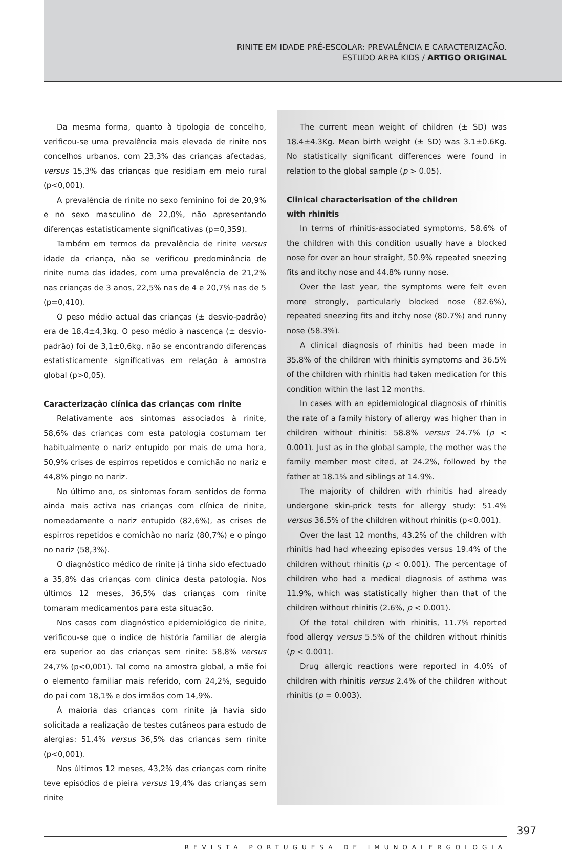RINITE EM IDADE PRÉ-ESCOLAR: PREVALÊNCIA E CARACTERIZAÇÃO.
ESTUDO ARPA KIDS / ARTIGO ORIGINAL
Da mesma forma, quanto à tipologia de concelho, verificou-se uma prevalência mais elevada de rinite nos concelhos urbanos, com 23,3% das crianças afectadas, versus 15,3% das crianças que residiam em meio rural (p<0,001).
A prevalência de rinite no sexo feminino foi de 20,9% e no sexo masculino de 22,0%, não apresentando diferenças estatisticamente significativas (p=0,359).
Também em termos da prevalência de rinite versus idade da criança, não se verificou predominância de rinite numa das idades, com uma prevalência de 21,2% nas crianças de 3 anos, 22,5% nas de 4 e 20,7% nas de 5 (p=0,410).
O peso médio actual das crianças (± desvio-padrão) era de 18,4±4,3kg. O peso médio à nascença (± desvio-padrão) foi de 3,1±0,6kg, não se encontrando diferenças estatisticamente significativas em relação à amostra global (p>0,05).
Caracterização clínica das crianças com rinite
Relativamente aos sintomas associados à rinite, 58,6% das crianças com esta patologia costumam ter habitualmente o nariz entupido por mais de uma hora, 50,9% crises de espirros repetidos e comichão no nariz e 44,8% pingo no nariz.
No último ano, os sintomas foram sentidos de forma ainda mais activa nas crianças com clínica de rinite, nomeadamente o nariz entupido (82,6%), as crises de espirros repetidos e comichão no nariz (80,7%) e o pingo no nariz (58,3%).
O diagnóstico médico de rinite já tinha sido efectuado a 35,8% das crianças com clínica desta patologia. Nos últimos 12 meses, 36,5% das crianças com rinite tomaram medicamentos para esta situação.
Nos casos com diagnóstico epidemiológico de rinite, verificou-se que o índice de história familiar de alergia era superior ao das crianças sem rinite: 58,8% versus 24,7% (p<0,001). Tal como na amostra global, a mãe foi o elemento familiar mais referido, com 24,2%, seguido do pai com 18,1% e dos irmãos com 14,9%.
À maioria das crianças com rinite já havia sido solicitada a realização de testes cutâneos para estudo de alergias: 51,4% versus 36,5% das crianças sem rinite (p<0,001).
Nos últimos 12 meses, 43,2% das crianças com rinite teve episódios de pieira versus 19,4% das crianças sem rinite
The current mean weight of children (± SD) was 18.4±4.3Kg. Mean birth weight (± SD) was 3.1±0.6Kg. No statistically significant differences were found in relation to the global sample (p > 0.05).
Clinical characterisation of the children
with rhinitis
In terms of rhinitis-associated symptoms, 58.6% of the children with this condition usually have a blocked nose for over an hour straight, 50.9% repeated sneezing fits and itchy nose and 44.8% runny nose.
Over the last year, the symptoms were felt even more strongly, particularly blocked nose (82.6%), repeated sneezing fits and itchy nose (80.7%) and runny nose (58.3%).
A clinical diagnosis of rhinitis had been made in 35.8% of the children with rhinitis symptoms and 36.5% of the children with rhinitis had taken medication for this condition within the last 12 months.
In cases with an epidemiological diagnosis of rhinitis the rate of a family history of allergy was higher than in children without rhinitis: 58.8% versus 24.7% (p < 0.001). Just as in the global sample, the mother was the family member most cited, at 24.2%, followed by the father at 18.1% and siblings at 14.9%.
The majority of children with rhinitis had already undergone skin-prick tests for allergy study: 51.4% versus 36.5% of the children without rhinitis (p<0.001).
Over the last 12 months, 43.2% of the children with rhinitis had had wheezing episodes versus 19.4% of the children without rhinitis (p < 0.001). The percentage of children who had a medical diagnosis of asthma was 11.9%, which was statistically higher than that of the children without rhinitis (2.6%, p < 0.001).
Of the total children with rhinitis, 11.7% reported food allergy versus 5.5% of the children without rhinitis (p < 0.001).
Drug allergic reactions were reported in 4.0% of children with rhinitis versus 2.4% of the children without rhinitis (p = 0.003).
397
REVISTA PORTUGUESA DE IMUNOALERGOLOGIA